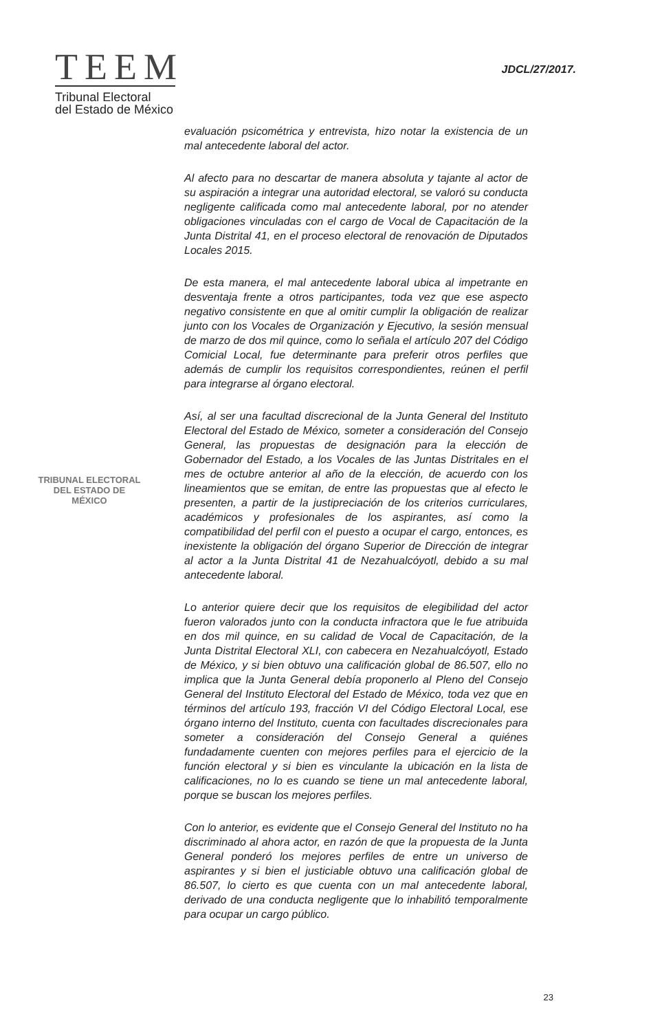TEEM
Tribunal Electoral
del Estado de México
JDCL/27/2017.
TRIBUNAL ELECTORAL
DEL ESTADO DE
MÉXICO
evaluación psicométrica y entrevista, hizo notar la existencia de un mal antecedente laboral del actor.
Al afecto para no descartar de manera absoluta y tajante al actor de su aspiración a integrar una autoridad electoral, se valoró su conducta negligente calificada como mal antecedente laboral, por no atender obligaciones vinculadas con el cargo de Vocal de Capacitación de la Junta Distrital 41, en el proceso electoral de renovación de Diputados Locales 2015.
De esta manera, el mal antecedente laboral ubica al impetrante en desventaja frente a otros participantes, toda vez que ese aspecto negativo consistente en que al omitir cumplir la obligación de realizar junto con los Vocales de Organización y Ejecutivo, la sesión mensual de marzo de dos mil quince, como lo señala el artículo 207 del Código Comicial Local, fue determinante para preferir otros perfiles que además de cumplir los requisitos correspondientes, reúnen el perfil para integrarse al órgano electoral.
Así, al ser una facultad discrecional de la Junta General del Instituto Electoral del Estado de México, someter a consideración del Consejo General, las propuestas de designación para la elección de Gobernador del Estado, a los Vocales de las Juntas Distritales en el mes de octubre anterior al año de la elección, de acuerdo con los lineamientos que se emitan, de entre las propuestas que al efecto le presenten, a partir de la justipreciación de los criterios curriculares, académicos y profesionales de los aspirantes, así como la compatibilidad del perfil con el puesto a ocupar el cargo, entonces, es inexistente la obligación del órgano Superior de Dirección de integrar al actor a la Junta Distrital 41 de Nezahualcóyotl, debido a su mal antecedente laboral.
Lo anterior quiere decir que los requisitos de elegibilidad del actor fueron valorados junto con la conducta infractora que le fue atribuida en dos mil quince, en su calidad de Vocal de Capacitación, de la Junta Distrital Electoral XLI, con cabecera en Nezahualcóyotl, Estado de México, y si bien obtuvo una calificación global de 86.507, ello no implica que la Junta General debía proponerlo al Pleno del Consejo General del Instituto Electoral del Estado de México, toda vez que en términos del artículo 193, fracción VI del Código Electoral Local, ese órgano interno del Instituto, cuenta con facultades discrecionales para someter a consideración del Consejo General a quiénes fundadamente cuenten con mejores perfiles para el ejercicio de la función electoral y si bien es vinculante la ubicación en la lista de calificaciones, no lo es cuando se tiene un mal antecedente laboral, porque se buscan los mejores perfiles.
Con lo anterior, es evidente que el Consejo General del Instituto no ha discriminado al ahora actor, en razón de que la propuesta de la Junta General ponderó los mejores perfiles de entre un universo de aspirantes y si bien el justiciable obtuvo una calificación global de 86.507, lo cierto es que cuenta con un mal antecedente laboral, derivado de una conducta negligente que lo inhabilitó temporalmente para ocupar un cargo público.
23